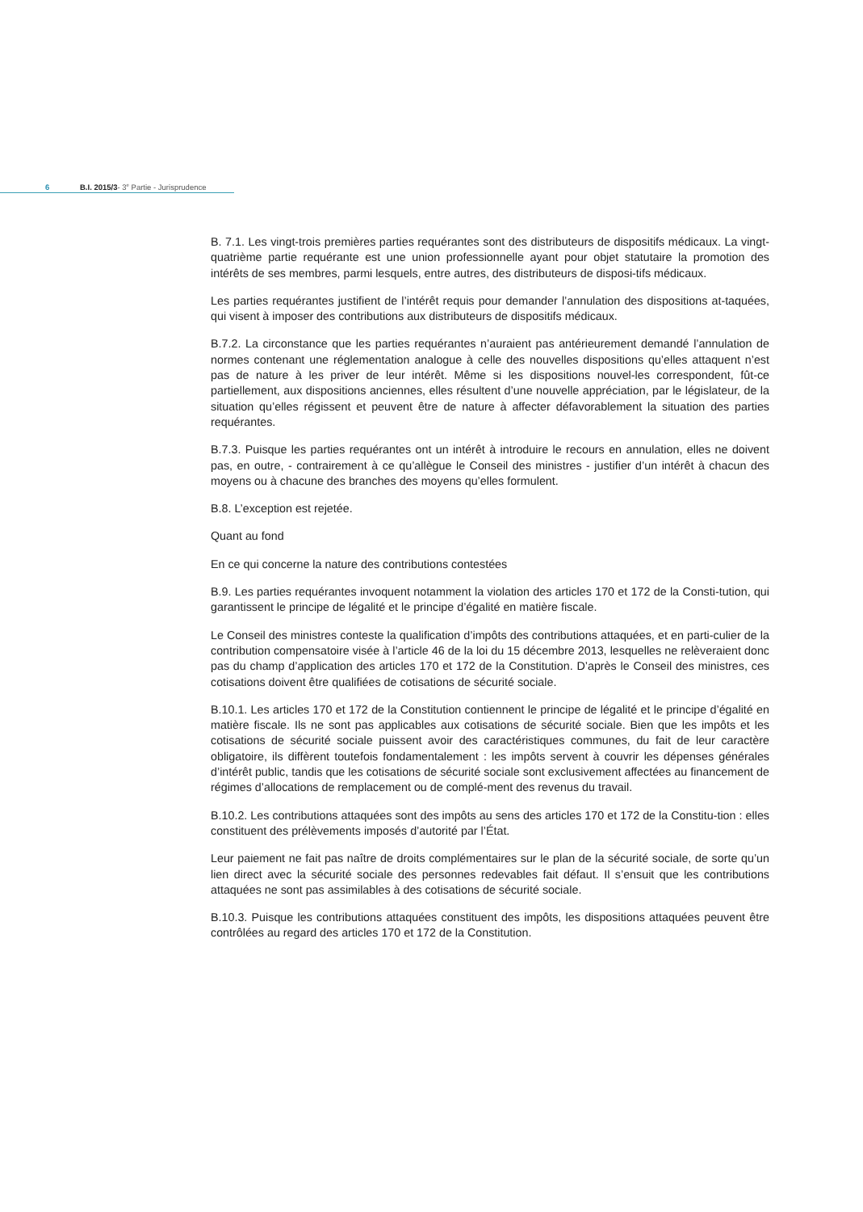6 B.I. 2015/3- 3<sup>e</sup> Partie - Jurisprudence
B. 7.1. Les vingt-trois premières parties requérantes sont des distributeurs de dispositifs médicaux. La vingt-quatrième partie requérante est une union professionnelle ayant pour objet statutaire la promotion des intérêts de ses membres, parmi lesquels, entre autres, des distributeurs de disposi-tifs médicaux.
Les parties requérantes justifient de l’intérêt requis pour demander l’annulation des dispositions at-taquées, qui visent à imposer des contributions aux distributeurs de dispositifs médicaux.
B.7.2. La circonstance que les parties requérantes n’auraient pas antérieurement demandé l’annulation de normes contenant une réglementation analogue à celle des nouvelles dispositions qu’elles attaquent n’est pas de nature à les priver de leur intérêt. Même si les dispositions nouvel-les correspondent, fût-ce partiellement, aux dispositions anciennes, elles résultent d’une nouvelle appréciation, par le législateur, de la situation qu’elles régissent et peuvent être de nature à affecter défavorablement la situation des parties requérantes.
B.7.3. Puisque les parties requérantes ont un intérêt à introduire le recours en annulation, elles ne doivent pas, en outre, - contrairement à ce qu’allègue le Conseil des ministres - justifier d’un intérêt à chacun des moyens ou à chacune des branches des moyens qu’elles formulent.
B.8. L’exception est rejetée.
Quant au fond
En ce qui concerne la nature des contributions contestées
B.9. Les parties requérantes invoquent notamment la violation des articles 170 et 172 de la Consti-tution, qui garantissent le principe de légalité et le principe d’égalité en matière fiscale.
Le Conseil des ministres conteste la qualification d’impôts des contributions attaquées, et en parti-culier de la contribution compensatoire visée à l’article 46 de la loi du 15 décembre 2013, lesquelles ne relèveraient donc pas du champ d’application des articles 170 et 172 de la Constitution. D’après le Conseil des ministres, ces cotisations doivent être qualifiées de cotisations de sécurité sociale.
B.10.1. Les articles 170 et 172 de la Constitution contiennent le principe de légalité et le principe d’égalité en matière fiscale. Ils ne sont pas applicables aux cotisations de sécurité sociale. Bien que les impôts et les cotisations de sécurité sociale puissent avoir des caractéristiques communes, du fait de leur caractère obligatoire, ils diffèrent toutefois fondamentalement : les impôts servent à couvrir les dépenses générales d’intérêt public, tandis que les cotisations de sécurité sociale sont exclusivement affectées au financement de régimes d’allocations de remplacement ou de complé-ment des revenus du travail.
B.10.2. Les contributions attaquées sont des impôts au sens des articles 170 et 172 de la Constitu-tion : elles constituent des prélèvements imposés d’autorité par l’État.
Leur paiement ne fait pas naître de droits complémentaires sur le plan de la sécurité sociale, de sorte qu’un lien direct avec la sécurité sociale des personnes redevables fait défaut. Il s’ensuit que les contributions attaquées ne sont pas assimilables à des cotisations de sécurité sociale.
B.10.3. Puisque les contributions attaquées constituent des impôts, les dispositions attaquées peuvent être contrôlées au regard des articles 170 et 172 de la Constitution.